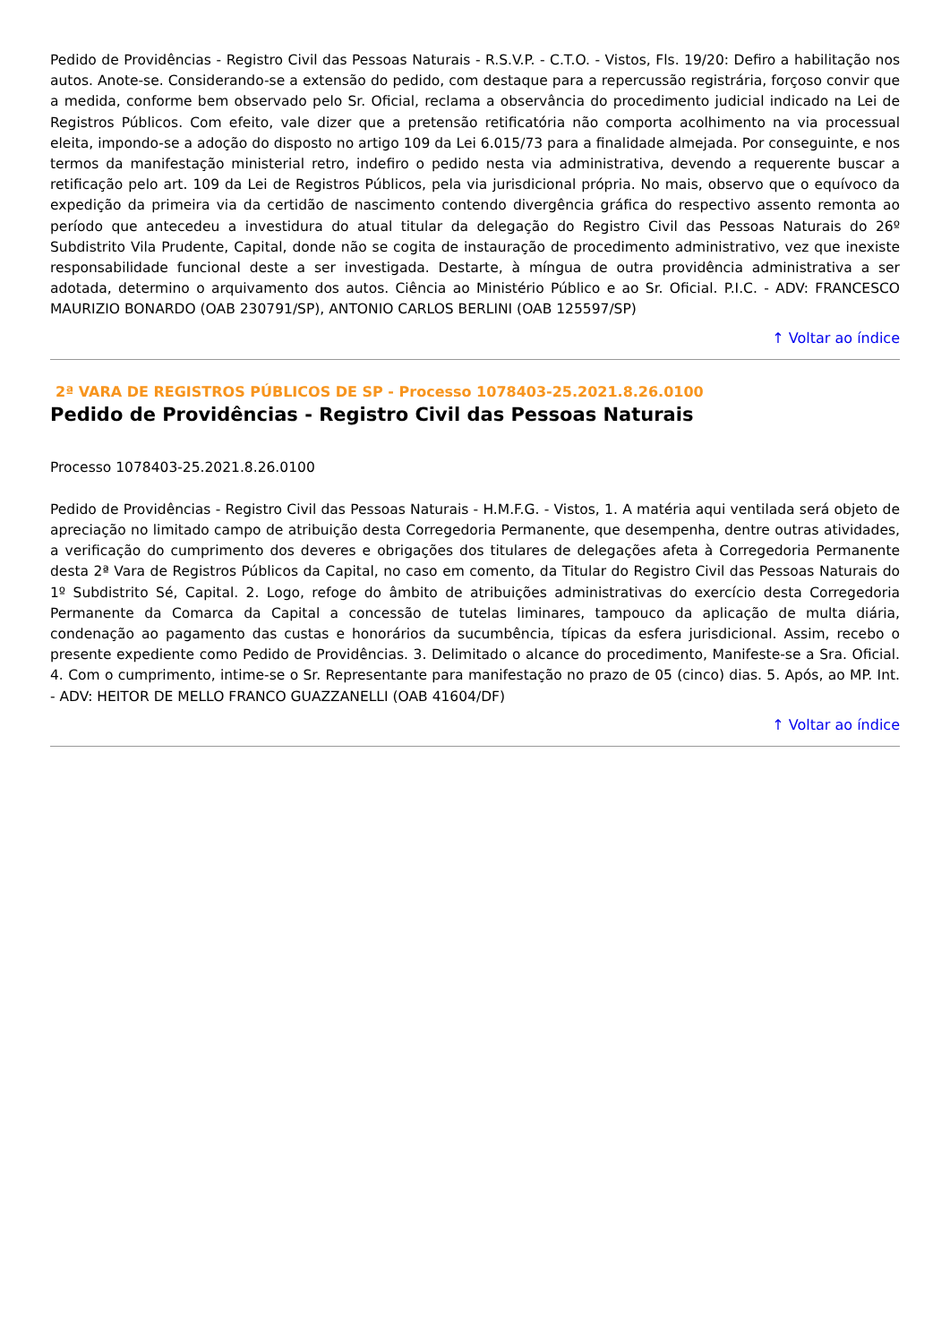Pedido de Providências - Registro Civil das Pessoas Naturais - R.S.V.P. - C.T.O. - Vistos, Fls. 19/20: Defiro a habilitação nos autos. Anote-se. Considerando-se a extensão do pedido, com destaque para a repercussão registrária, forçoso convir que a medida, conforme bem observado pelo Sr. Oficial, reclama a observância do procedimento judicial indicado na Lei de Registros Públicos. Com efeito, vale dizer que a pretensão retificatória não comporta acolhimento na via processual eleita, impondo-se a adoção do disposto no artigo 109 da Lei 6.015/73 para a finalidade almejada. Por conseguinte, e nos termos da manifestação ministerial retro, indefiro o pedido nesta via administrativa, devendo a requerente buscar a retificação pelo art. 109 da Lei de Registros Públicos, pela via jurisdicional própria. No mais, observo que o equívoco da expedição da primeira via da certidão de nascimento contendo divergência gráfica do respectivo assento remonta ao período que antecedeu a investidura do atual titular da delegação do Registro Civil das Pessoas Naturais do 26º Subdistrito Vila Prudente, Capital, donde não se cogita de instauração de procedimento administrativo, vez que inexiste responsabilidade funcional deste a ser investigada. Destarte, à míngua de outra providência administrativa a ser adotada, determino o arquivamento dos autos. Ciência ao Ministério Público e ao Sr. Oficial. P.I.C. - ADV: FRANCESCO MAURIZIO BONARDO (OAB 230791/SP), ANTONIO CARLOS BERLINI (OAB 125597/SP)
↑ Voltar ao índice
2ª VARA DE REGISTROS PÚBLICOS DE SP - Processo 1078403-25.2021.8.26.0100
Pedido de Providências - Registro Civil das Pessoas Naturais
Processo 1078403-25.2021.8.26.0100
Pedido de Providências - Registro Civil das Pessoas Naturais - H.M.F.G. - Vistos, 1. A matéria aqui ventilada será objeto de apreciação no limitado campo de atribuição desta Corregedoria Permanente, que desempenha, dentre outras atividades, a verificação do cumprimento dos deveres e obrigações dos titulares de delegações afeta à Corregedoria Permanente desta 2ª Vara de Registros Públicos da Capital, no caso em comento, da Titular do Registro Civil das Pessoas Naturais do 1º Subdistrito Sé, Capital. 2. Logo, refoge do âmbito de atribuições administrativas do exercício desta Corregedoria Permanente da Comarca da Capital a concessão de tutelas liminares, tampouco da aplicação de multa diária, condenação ao pagamento das custas e honorários da sucumbência, típicas da esfera jurisdicional. Assim, recebo o presente expediente como Pedido de Providências. 3. Delimitado o alcance do procedimento, Manifeste-se a Sra. Oficial. 4. Com o cumprimento, intime-se o Sr. Representante para manifestação no prazo de 05 (cinco) dias. 5. Após, ao MP. Int. - ADV: HEITOR DE MELLO FRANCO GUAZZANELLI (OAB 41604/DF)
↑ Voltar ao índice